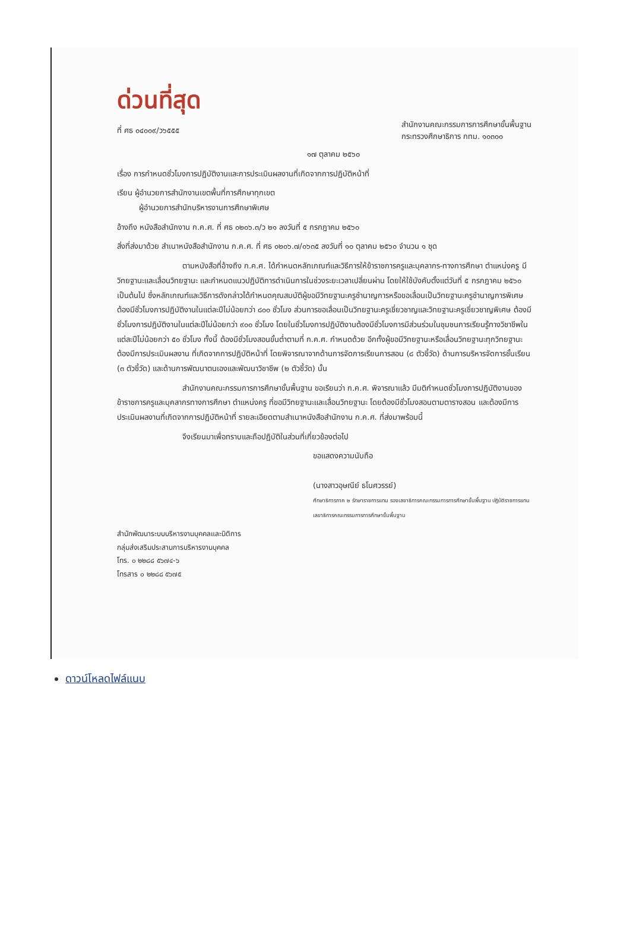ด่วนที่สุด
ที่ ศธ ๐๔๐๐๙/ว๖๕๕๕
สำนักงานคณะกรรมการการศึกษาขั้นพื้นฐาน
กระทรวงศึกษาธิการ กทม. ๑๐๓๐๐
๑๗ ตุลาคม ๒๕๖๐
เรื่อง การกำหนดชั่วโมงการปฏิบัติงานและการประเมินผลงานที่เกิดจากการปฏิบัติหน้าที่
เรียน ผู้อำนวยการสำนักงานเขตพื้นที่การศึกษาทุกเขต
ผู้อำนวยการสำนักบริหารงานการศึกษาพิเศษ
อ้างถึง หนังสือสำนักงาน ก.ค.ศ. ที่ ศธ ๐๒๐๖.๓/ว ๒๑ ลงวันที่ ๕ กรกฎาคม ๒๕๖๐
สิ่งที่ส่งมาด้วย สำเนาหนังสือสำนักงาน ก.ค.ศ. ที่ ศธ ๐๒๐๖.๗/๐๖๓๕ ลงวันที่ ๑๐ ตุลาคม ๒๕๖๐ จำนวน ๑ ชุด
ตามหนังสือที่อ้างถึง ก.ค.ศ. ได้กำหนดหลักเกณฑ์และวิธีการให้ข้าราชการครูและบุคลากร-ทางการศึกษา ตำแหน่งครู มีวิทยฐานะและเลื่อนวิทยฐานะ และกำหนดแนวปฏิบัติการดำเนินการในช่วงระยะเวลาเปลี่ยนผ่าน โดยให้ใช้บังคับตั้งแต่วันที่ ๕ กรกฎาคม ๒๕๖๐ เป็นต้นไป ซึ่งหลักเกณฑ์และวิธีการดังกล่าวได้กำหนดคุณสมบัติผู้ขอมีวิทยฐานะครูชำนาญการหรือขอเลื่อนเป็นวิทยฐานะครูชำนาญการพิเศษ ต้องมีชั่วโมงการปฏิบัติงานในแต่ละปีไม่น้อยกว่า ๘๐๐ ชั่วโมง ส่วนการขอเลื่อนเป็นวิทยฐานะครูเชี่ยวชาญและวิทยฐานะครูเชี่ยวชาญพิเศษ ต้องมีชั่วโมงการปฏิบัติงานในแต่ละปีไม่น้อยกว่า ๙๐๐ ชั่วโมง โดยในชั่วโมงการปฏิบัติงานต้องมีชั่วโมงการมีส่วนร่วมในชุมชนการเรียนรู้ทางวิชาชีพในแต่ละปีไม่น้อยกว่า ๕๐ ชั่วโมง ทั้งนี้ ต้องมีชั่วโมงสอนขั้นต่ำตามที่ ก.ค.ศ. กำหนดด้วย อีกทั้งผู้ขอมีวิทยฐานะหรือเลื่อนวิทยฐานะทุกวิทยฐานะ ต้องมีการประเมินผลงาน ที่เกิดจากการปฏิบัติหน้าที่ โดยพิจารณาจากด้านการจัดการเรียนการสอน (๘ ตัวชี้วัด) ด้านการบริหารจัดการชั้นเรียน (๓ ตัวชี้วัด) และด้านการพัฒนาตนเองและพัฒนาวิชาชีพ (๒ ตัวชี้วัด) นั้น
สำนักงานคณะกรรมการการศึกษาขั้นพื้นฐาน ขอเรียนว่า ก.ค.ศ. พิจารณาแล้ว มีมติกำหนดชั่วโมงการปฏิบัติงานของข้าราชการครูและบุคลากรทางการศึกษา ตำแหน่งครู ที่ขอมีวิทยฐานะและเลื่อนวิทยฐานะ โดยต้องมีชั่วโมงสอนตามตารางสอน และต้องมีการประเมินผลงานที่เกิดจากการปฏิบัติหน้าที่ รายละเอียดตามสำเนาหนังสือสำนักงาน ก.ค.ศ. ที่ส่งมาพร้อมนี้
จึงเรียนมาเพื่อทราบและถือปฏิบัติในส่วนที่เกี่ยวข้องต่อไป
ขอแสดงความนับถือ
(นางสาวอุษณีย์ ธโนศวรรย์)
ศึกษาธิการภาค ๒ รักษาราชการแทน รองเลขาธิการคณะกรรมการการศึกษาขั้นพื้นฐาน ปฏิบัติราชการแทน เลขาธิการคณะกรรมการการศึกษาขั้นพื้นฐาน
สำนักพัฒนาระบบบริหารงานบุคคลและนิติการ
กลุ่มส่งเสริมประสานการบริหารงานบุคคล
โทร. ๐ ๒๒๘๘ ๕๖๗๔-๖
โทรสาร ๐ ๒๒๘๘ ๕๖๗๕
ดาวน์โหลดไฟล์แนบ